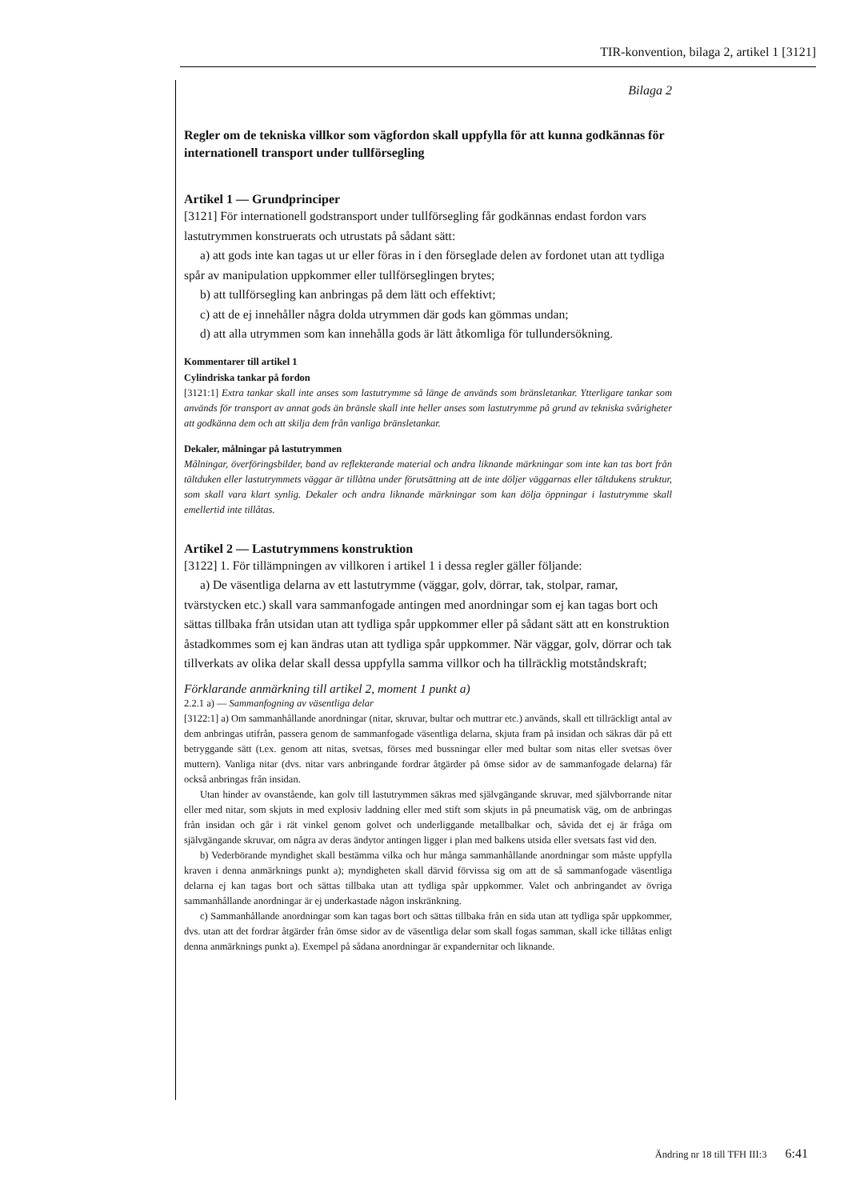TIR-konvention, bilaga 2, artikel 1 [3121]
Bilaga 2
Regler om de tekniska villkor som vägfordon skall uppfylla för att kunna godkännas för internationell transport under tullförsegling
Artikel 1 — Grundprinciper
[3121] För internationell godstransport under tullförsegling får godkännas endast fordon vars lastutrymmen konstruerats och utrustats på sådant sätt:
a) att gods inte kan tagas ut ur eller föras in i den förseglade delen av fordonet utan att tydliga spår av manipulation uppkommer eller tullförseglingen brytes;
b) att tullförsegling kan anbringas på dem lätt och effektivt;
c) att de ej innehåller några dolda utrymmen där gods kan gömmas undan;
d) att alla utrymmen som kan innehålla gods är lätt åtkomliga för tullundersökning.
Kommentarer till artikel 1
Cylindriska tankar på fordon
[3121:1] Extra tankar skall inte anses som lastutrymme så länge de används som bränsletankar. Ytterligare tankar som används för transport av annat gods än bränsle skall inte heller anses som lastutrymme på grund av tekniska svårigheter att godkänna dem och att skilja dem från vanliga bränsletankar.
Dekaler, målningar på lastutrymmen
Målningar, överföringsbilder, band av reflekterande material och andra liknande märkningar som inte kan tas bort från tältduken eller lastutrymmets väggar är tillåtna under förutsättning att de inte döljer väggarnas eller tältdukens struktur, som skall vara klart synlig. Dekaler och andra liknande märkningar som kan dölja öppningar i lastutrymme skall emellertid inte tillåtas.
Artikel 2 — Lastutrymmens konstruktion
[3122] 1. För tillämpningen av villkoren i artikel 1 i dessa regler gäller följande:
a) De väsentliga delarna av ett lastutrymme (väggar, golv, dörrar, tak, stolpar, ramar, tvärstycken etc.) skall vara sammanfogade antingen med anordningar som ej kan tagas bort och sättas tillbaka från utsidan utan att tydliga spår uppkommer eller på sådant sätt att en konstruktion åstadkommes som ej kan ändras utan att tydliga spår uppkommer. När väggar, golv, dörrar och tak tillverkats av olika delar skall dessa uppfylla samma villkor och ha tillräcklig motståndskraft;
Förklarande anmärkning till artikel 2, moment 1 punkt a)
2.2.1 a) — Sammanfogning av väsentliga delar
[3122:1] a) Om sammanhållande anordningar (nitar, skruvar, bultar och muttrar etc.) används, skall ett tillräckligt antal av dem anbringas utifrån, passera genom de sammanfogade väsentliga delarna, skjuta fram på insidan och säkras där på ett betryggande sätt (t.ex. genom att nitas, svetsas, förses med bussningar eller med bultar som nitas eller svetsas över muttern). Vanliga nitar (dvs. nitar vars anbringande fordrar åtgärder på ömse sidor av de sammanfogade delarna) får också anbringas från insidan.
Utan hinder av ovanstående, kan golv till lastutrymmen säkras med självgängande skruvar, med självborrande nitar eller med nitar, som skjuts in med explosiv laddning eller med stift som skjuts in på pneumatisk väg, om de anbringas från insidan och går i rät vinkel genom golvet och underliggande metallbalkar och, såvida det ej är fråga om självgängande skruvar, om några av deras ändytor antingen ligger i plan med balkens utsida eller svetsats fast vid den.
b) Vederbörande myndighet skall bestämma vilka och hur många sammanhållande anordningar som måste uppfylla kraven i denna anmärknings punkt a); myndigheten skall därvid förvissa sig om att de så sammanfogade väsentliga delarna ej kan tagas bort och sättas tillbaka utan att tydliga spår uppkommer. Valet och anbringandet av övriga sammanhållande anordningar är ej underkastade någon inskränkning.
c) Sammanhållande anordningar som kan tagas bort och sättas tillbaka från en sida utan att tydliga spår uppkommer, dvs. utan att det fordrar åtgärder från ömse sidor av de väsentliga delar som skall fogas samman, skall icke tillåtas enligt denna anmärknings punkt a). Exempel på sådana anordningar är expandernitar och liknande.
Ändring nr 18 till TFH III:3 6:41